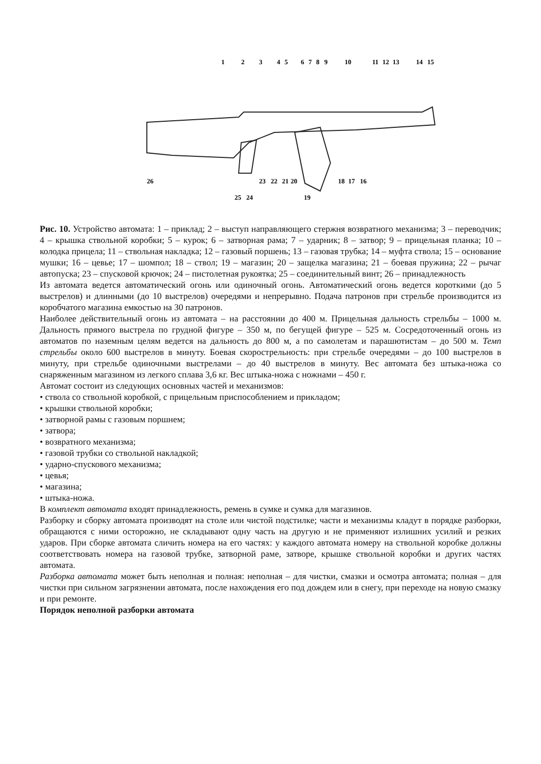1
2
3
4
5
6
7
8
9
10
11
12
13
14
15
26
23
22
21
20
18
17
16
25
24
19
Рис. 10. Устройство автомата: 1 – приклад; 2 – выступ направляющего стержня возвратного механизма; 3 – переводчик; 4 – крышка ствольной коробки; 5 – курок; 6 – затворная рама; 7 – ударник; 8 – затвор; 9 – прицельная планка; 10 – колодка прицела; 11 – ствольная накладка; 12 – газовый поршень; 13 – газовая трубка; 14 – муфта ствола; 15 – основание мушки; 16 – цевье; 17 – шомпол; 18 – ствол; 19 – магазин; 20 – защелка магазина; 21 – боевая пружина; 22 – рычаг автопуска; 23 – спусковой крючок; 24 – пистолетная рукоятка; 25 – соединительный винт; 26 – принадлежность
Из автомата ведется автоматический огонь или одиночный огонь. Автоматический огонь ведется короткими (до 5 выстрелов) и длинными (до 10 выстрелов) очередями и непрерывно. Подача патронов при стрельбе производится из коробчатого магазина емкостью на 30 патронов.
Наиболее действительный огонь из автомата – на расстоянии до 400 м. Прицельная дальность стрельбы – 1000 м. Дальность прямого выстрела по грудной фигуре – 350 м, по бегущей фигуре – 525 м. Сосредоточенный огонь из автоматов по наземным целям ведется на дальность до 800 м, а по самолетам и парашютистам – до 500 м. Темп стрельбы около 600 выстрелов в минуту. Боевая скорострельность: при стрельбе очередями – до 100 выстрелов в минуту, при стрельбе одиночными выстрелами – до 40 выстрелов в минуту. Вес автомата без штыка-ножа со снаряженным магазином из легкого сплава 3,6 кг. Вес штыка-ножа с ножнами – 450 г.
Автомат состоит из следующих основных частей и механизмов:
• ствола со ствольной коробкой, с прицельным приспособлением и прикладом;
• крышки ствольной коробки;
• затворной рамы с газовым поршнем;
• затвора;
• возвратного механизма;
• газовой трубки со ствольной накладкой;
• ударно-спускового механизма;
• цевья;
• магазина;
• штыка-ножа.
В комплект автомата входят принадлежность, ремень в сумке и сумка для магазинов.
Разборку и сборку автомата производят на столе или чистой подстилке; части и механизмы кладут в порядке разборки, обращаются с ними осторожно, не складывают одну часть на другую и не применяют излишних усилий и резких ударов. При сборке автомата сличить номера на его частях: у каждого автомата номеру на ствольной коробке должны соответствовать номера на газовой трубке, затворной раме, затворе, крышке ствольной коробки и других частях автомата.
Разборка автомата может быть неполная и полная: неполная – для чистки, смазки и осмотра автомата; полная – для чистки при сильном загрязнении автомата, после нахождения его под дождем или в снегу, при переходе на новую смазку и при ремонте.
Порядок неполной разборки автомата